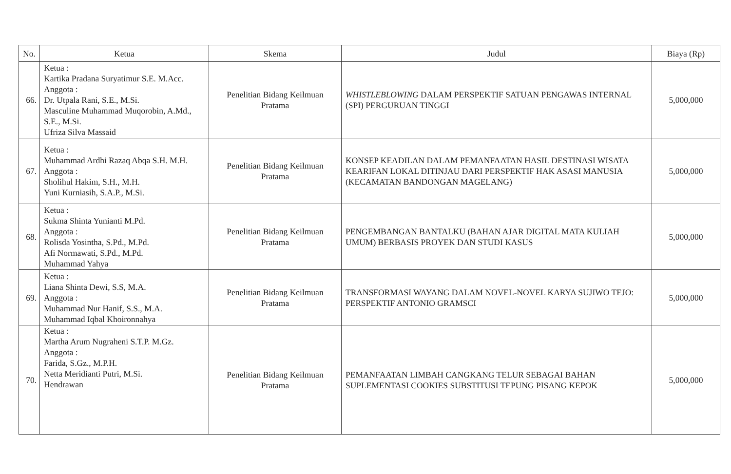| No. | Ketua | Skema | Judul | Biaya (Rp) |
| --- | --- | --- | --- | --- |
| 66. | Ketua : Kartika Pradana Suryatimur S.E. M.Acc. Anggota : Dr. Utpala Rani, S.E., M.Si. Masculine Muhammad Muqorobin, A.Md., S.E., M.Si. Ufriza Silva Massaid | Penelitian Bidang Keilmuan Pratama | WHISTLEBLOWING DALAM PERSPEKTIF SATUAN PENGAWAS INTERNAL (SPI) PERGURUAN TINGGI | 5,000,000 |
| 67. | Ketua : Muhammad Ardhi Razaq Abqa S.H. M.H. Anggota : Sholihul Hakim, S.H., M.H. Yuni Kurniasih, S.A.P., M.Si. | Penelitian Bidang Keilmuan Pratama | KONSEP KEADILAN DALAM PEMANFAATAN HASIL DESTINASI WISATA KEARIFAN LOKAL DITINJAU DARI PERSPEKTIF HAK ASASI MANUSIA (KECAMATAN BANDONGAN MAGELANG) | 5,000,000 |
| 68. | Ketua : Sukma Shinta Yunianti M.Pd. Anggota : Rolisda Yosintha, S.Pd., M.Pd. Afi Normawati, S.Pd., M.Pd. Muhammad Yahya | Penelitian Bidang Keilmuan Pratama | PENGEMBANGAN BANTALKU (BAHAN AJAR DIGITAL MATA KULIAH UMUM) BERBASIS PROYEK DAN STUDI KASUS | 5,000,000 |
| 69. | Ketua : Liana Shinta Dewi, S.S, M.A. Anggota : Muhammad Nur Hanif, S.S., M.A. Muhammad Iqbal Khoironnahya | Penelitian Bidang Keilmuan Pratama | TRANSFORMASI WAYANG DALAM NOVEL-NOVEL KARYA SUJIWO TEJO: PERSPEKTIF ANTONIO GRAMSCI | 5,000,000 |
| 70. | Ketua : Martha Arum Nugraheni S.T.P. M.Gz. Anggota : Farida, S.Gz., M.P.H. Netta Meridianti Putri, M.Si. Hendrawan | Penelitian Bidang Keilmuan Pratama | PEMANFAATAN LIMBAH CANGKANG TELUR SEBAGAI BAHAN SUPLEMENTASI COOKIES SUBSTITUSI TEPUNG PISANG KEPOK | 5,000,000 |